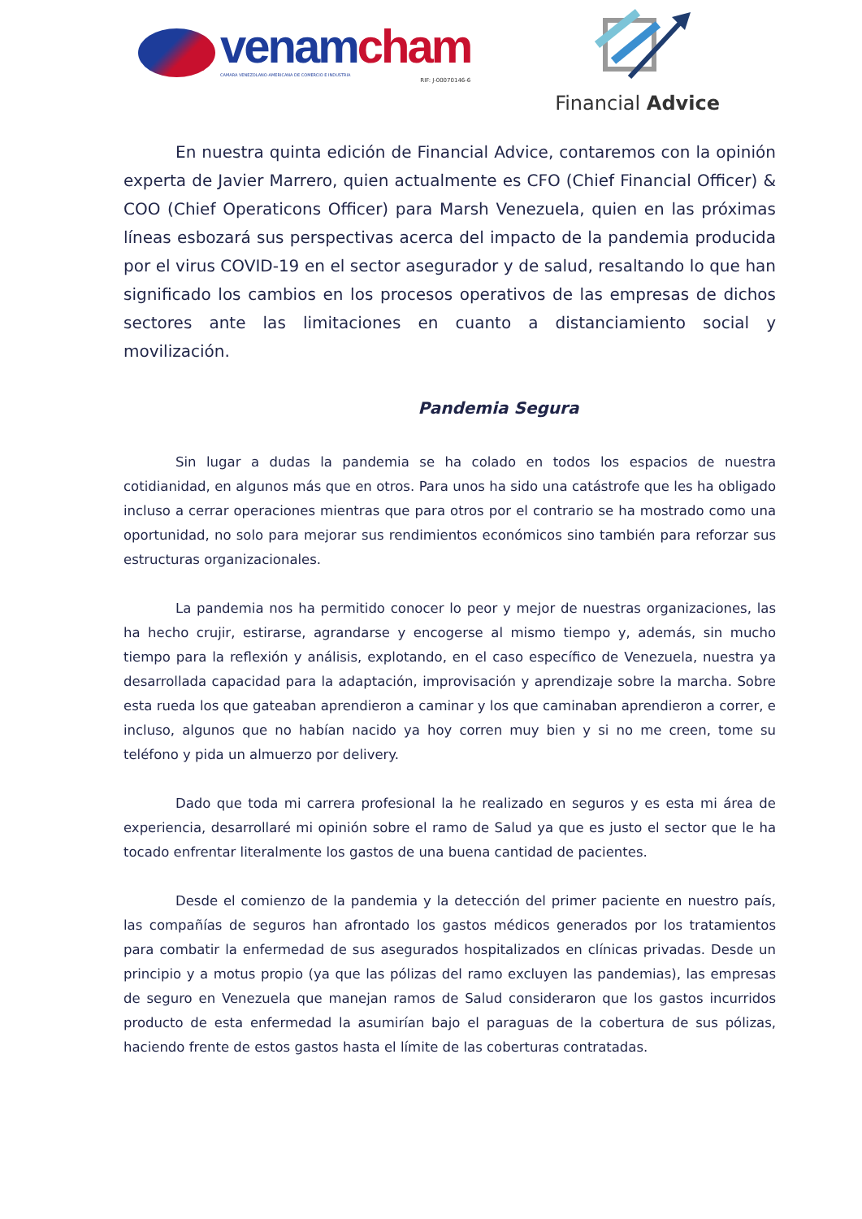venam cham
CAMARA VENEZOLANO-AMERICANA DE COMERCIO E INDUSTRIA
RIF: J-00070146-6
Financial Advice
En nuestra quinta edición de Financial Advice, contaremos con la opinión experta de Javier Marrero, quien actualmente es CFO (Chief Financial Officer) & COO (Chief Operaticons Officer) para Marsh Venezuela, quien en las próximas líneas esbozará sus perspectivas acerca del impacto de la pandemia producida por el virus COVID-19 en el sector asegurador y de salud, resaltando lo que han significado los cambios en los procesos operativos de las empresas de dichos sectores ante las limitaciones en cuanto a distanciamiento social y movilización.
Pandemia Segura
Sin lugar a dudas la pandemia se ha colado en todos los espacios de nuestra cotidianidad, en algunos más que en otros. Para unos ha sido una catástrofe que les ha obligado incluso a cerrar operaciones mientras que para otros por el contrario se ha mostrado como una oportunidad, no solo para mejorar sus rendimientos económicos sino también para reforzar sus estructuras organizacionales.
La pandemia nos ha permitido conocer lo peor y mejor de nuestras organizaciones, las ha hecho crujir, estirarse, agrandarse y encogerse al mismo tiempo y, además, sin mucho tiempo para la reflexión y análisis, explotando, en el caso específico de Venezuela, nuestra ya desarrollada capacidad para la adaptación, improvisación y aprendizaje sobre la marcha. Sobre esta rueda los que gateaban aprendieron a caminar y los que caminaban aprendieron a correr, e incluso, algunos que no habían nacido ya hoy corren muy bien y si no me creen, tome su teléfono y pida un almuerzo por delivery.
Dado que toda mi carrera profesional la he realizado en seguros y es esta mi área de experiencia, desarrollaré mi opinión sobre el ramo de Salud ya que es justo el sector que le ha tocado enfrentar literalmente los gastos de una buena cantidad de pacientes.
Desde el comienzo de la pandemia y la detección del primer paciente en nuestro país, las compañías de seguros han afrontado los gastos médicos generados por los tratamientos para combatir la enfermedad de sus asegurados hospitalizados en clínicas privadas. Desde un principio y a motus propio (ya que las pólizas del ramo excluyen las pandemias), las empresas de seguro en Venezuela que manejan ramos de Salud consideraron que los gastos incurridos producto de esta enfermedad la asumirían bajo el paraguas de la cobertura de sus pólizas, haciendo frente de estos gastos hasta el límite de las coberturas contratadas.